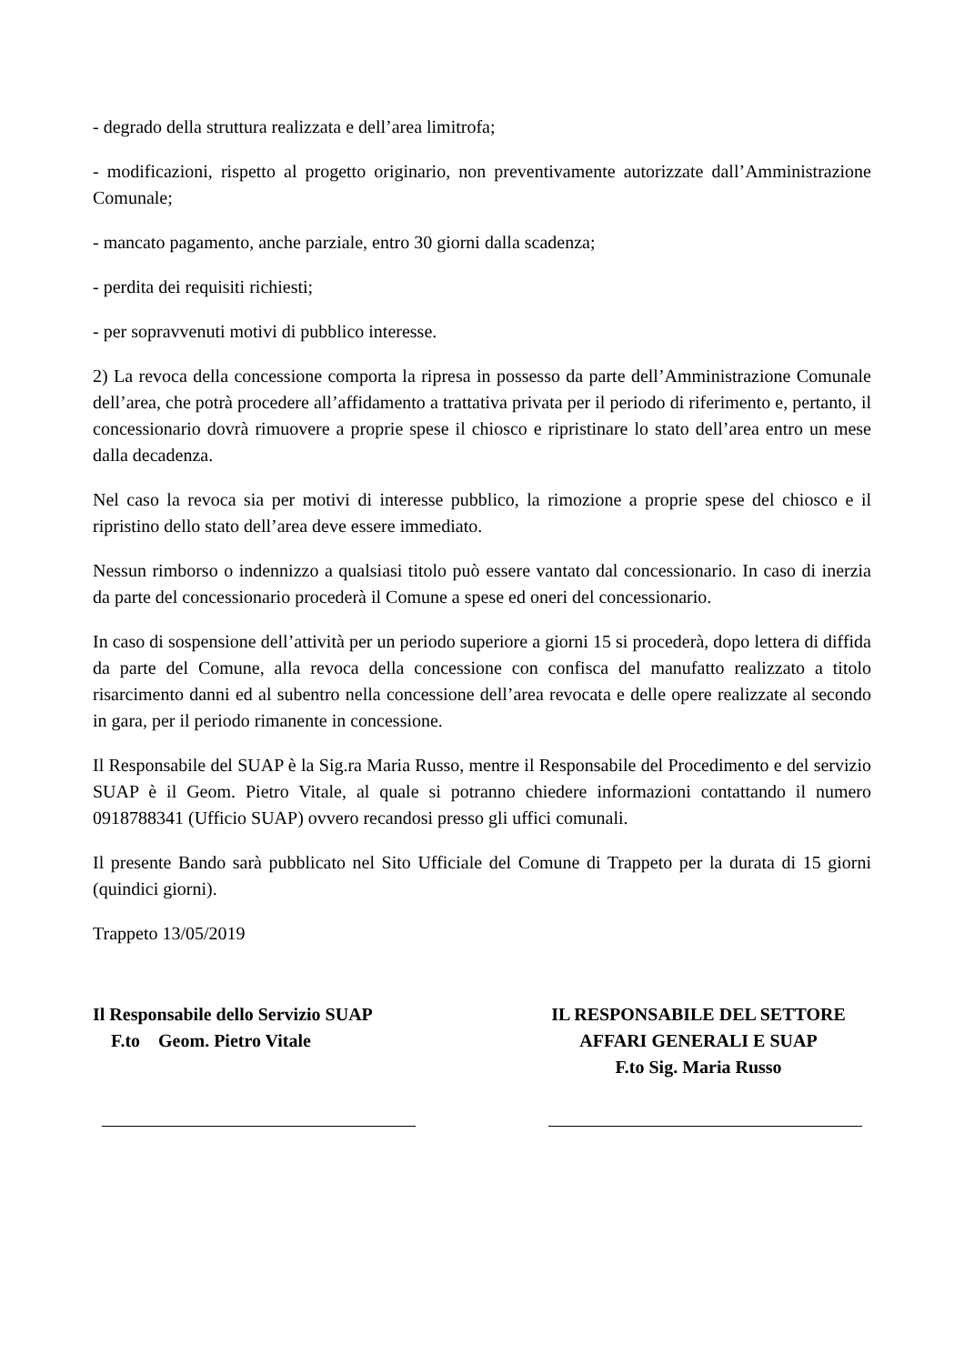- degrado della struttura realizzata e dell’area limitrofa;
- modificazioni, rispetto al progetto originario, non preventivamente autorizzate dall’Amministrazione Comunale;
- mancato pagamento, anche parziale, entro 30 giorni dalla scadenza;
- perdita dei requisiti richiesti;
- per sopravvenuti motivi di pubblico interesse.
2) La revoca della concessione comporta la ripresa in possesso da parte dell’Amministrazione Comunale dell’area, che potrà procedere all’affidamento a trattativa privata per il periodo di riferimento e, pertanto, il concessionario dovrà rimuovere a proprie spese il chiosco e ripristinare lo stato dell’area entro un mese dalla decadenza.
Nel caso la revoca sia per motivi di interesse pubblico, la rimozione a proprie spese del chiosco e il ripristino dello stato dell’area deve essere immediato.
Nessun rimborso o indennizzo a qualsiasi titolo può essere vantato dal concessionario. In caso di inerzia da parte del concessionario procederà il Comune a spese ed oneri del concessionario.
In caso di sospensione dell’attività per un periodo superiore a giorni 15 si procederà, dopo lettera di diffida da parte del Comune, alla revoca della concessione con confisca del manufatto realizzato a titolo risarcimento danni ed al subentro nella concessione dell’area revocata e delle opere realizzate al secondo in gara, per il periodo rimanente in concessione.
Il Responsabile del SUAP è la Sig.ra Maria Russo, mentre il Responsabile del Procedimento e del servizio SUAP è il Geom. Pietro Vitale, al quale si potranno chiedere informazioni contattando il numero 0918788341 (Ufficio SUAP) ovvero recandosi presso gli uffici comunali.
Il presente Bando sarà pubblicato nel Sito Ufficiale del Comune di Trappeto per la durata di 15 giorni (quindici giorni).
Trappeto 13/05/2019
Il Responsabile dello Servizio SUAP
F.to Geom. Pietro Vitale
IL RESPONSABILE DEL SETTORE
AFFARI GENERALI E SUAP
F.to Sig. Maria Russo